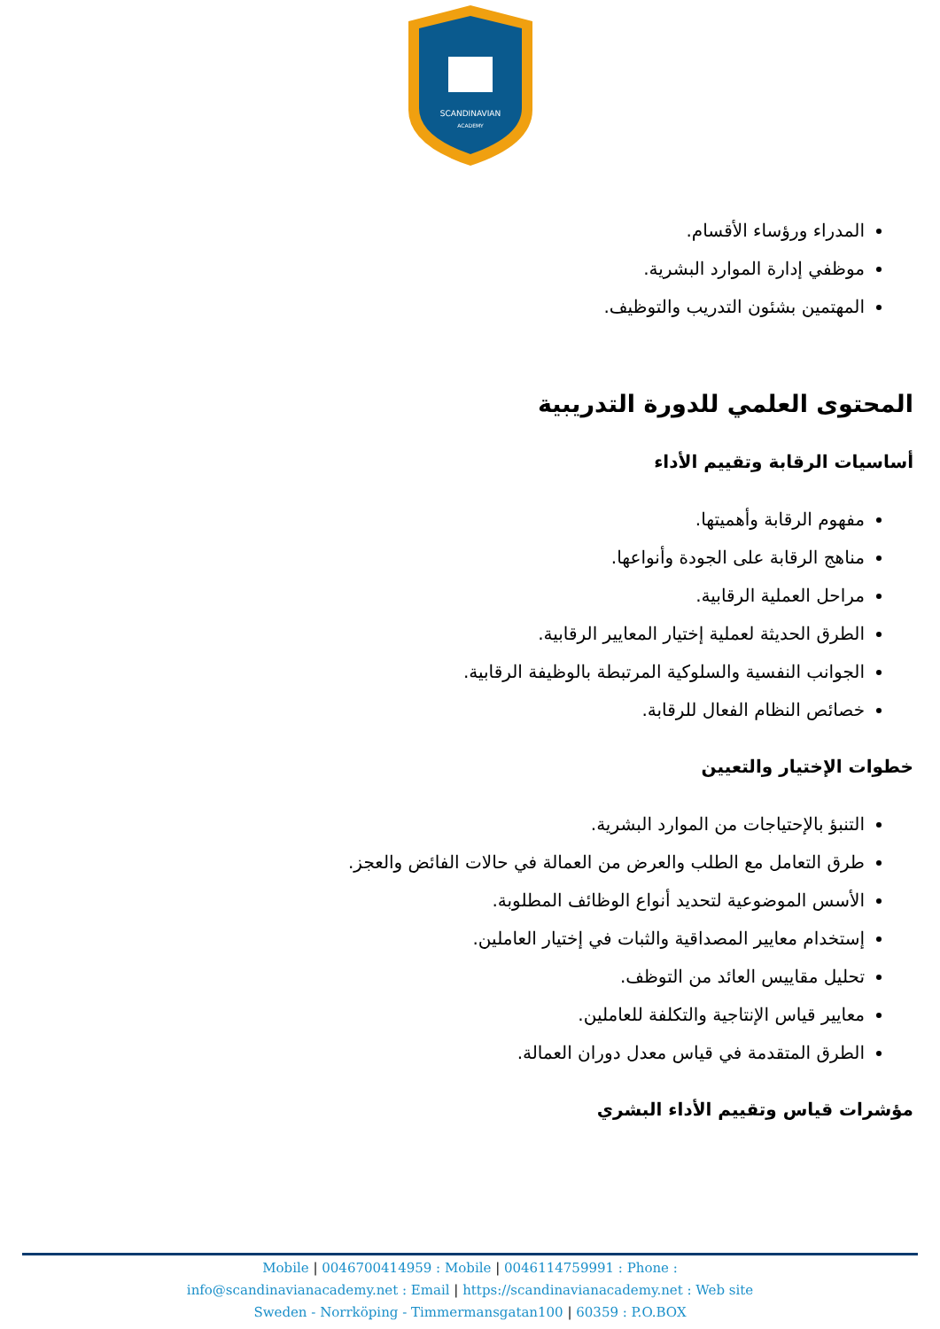SCANDINAVIAN
ACADEMY
المدراء ورؤساء الأقسام.
موظفي إدارة الموارد البشرية.
المهتمين بشئون التدريب والتوظيف.
المحتوى العلمي للدورة التدريبية
أساسيات الرقابة وتقييم الأداء
مفهوم الرقابة وأهميتها.
مناهج الرقابة على الجودة وأنواعها.
مراحل العملية الرقابية.
الطرق الحديثة لعملية إختيار المعايير الرقابية.
الجوانب النفسية والسلوكية المرتبطة بالوظيفة الرقابية.
خصائص النظام الفعال للرقابة.
خطوات الإختيار والتعيين
التنبؤ بالإحتياجات من الموارد البشرية.
طرق التعامل مع الطلب والعرض من العمالة في حالات الفائض والعجز.
الأسس الموضوعية لتحديد أنواع الوظائف المطلوبة.
إستخدام معايير المصداقية والثبات في إختيار العاملين.
تحليل مقاييس العائد من التوظف.
معايير قياس الإنتاجية والتكلفة للعاملين.
الطرق المتقدمة في قياس معدل دوران العمالة.
مؤشرات قياس وتقييم الأداء البشري
Mobile | 0046700414959 : Mobile | 0046114759991 : Phone :
info@scandinavianacademy.net : Email | https://scandinavianacademy.net : Web site
Sweden - Norrköping - Timmermansgatan100 | 60359 : P.O.BOX